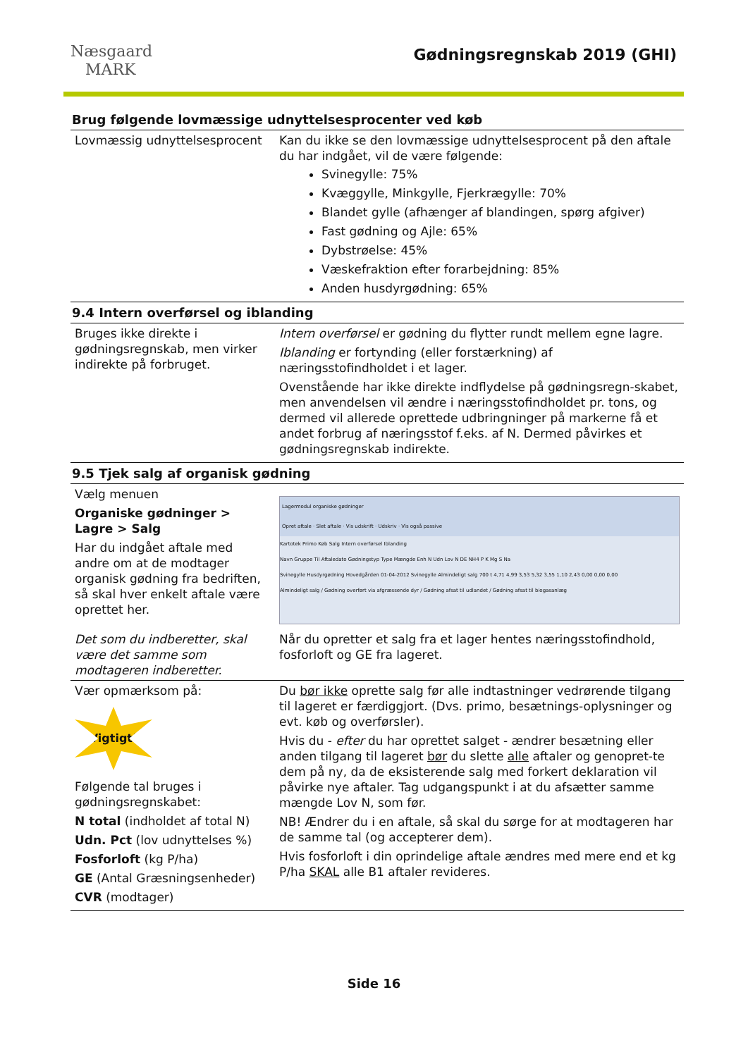Næsgaard
MARK
Gødningsregnskab 2019 (GHI)
Brug følgende lovmæssige udnyttelsesprocenter ved køb
| Lovmæssig udnyttelsesprocent | Kan du ikke se den lovmæssige udnyttelsesprocent på den aftale du har indgået, vil de være følgende: Svinegylle: 75% Kvæggylle, Minkgylle, Fjerkrægylle: 70% Blandet gylle (afhænger af blandingen, spørg afgiver) Fast gødning og Ajle: 65% Dybstrøelse: 45% Væskefraktion efter forarbejdning: 85% Anden husdyrgødning: 65% |
9.4 Intern overførsel og iblanding
| Bruges ikke direkte i gødningsregnskab, men virker indirekte på forbruget. | Intern overførsel er gødning du flytter rundt mellem egne lagre. Iblanding er fortynding (eller forstærkning) af næringsstofindholdet i et lager. Ovenstående har ikke direkte indflydelse på gødningsregn-skabet, men anvendelsen vil ændre i næringsstofindholdet pr. tons, og dermed vil allerede oprettede udbringninger på markerne få et andet forbrug af næringsstof f.eks. af N. Dermed påvirkes et gødningsregnskab indirekte. |
9.5 Tjek salg af organisk gødning
| Vælg menuen Organiske gødninger > Lagre > Salg Har du indgået aftale med andre om at de modtager organisk gødning fra bedriften, så skal hver enkelt aftale være oprettet her. | Lagermodul organiske gødninger Opret aftale · Slet aftale · Vis udskrift · Udskriv · Vis også passive Kartotek Primo Køb Salg Intern overførsel Iblanding Navn Gruppe Til Aftaledato Gødningstyp Type Mængde Enh N Udn Lov N DE NH4 P K Mg S Na Svinegylle Husdyrgødning Hovedgården 01-04-2012 Svinegylle Almindeligt salg 700 t 4,71 4,99 3,53 5,32 3,55 1,10 2,43 0,00 0,00 0,00 Almindeligt salg / Gødning overført via afgræssende dyr / Gødning afsat til udlandet / Gødning afsat til biogasanlæg |
| Det som du indberetter, skal være det samme som modtageren indberetter. | Når du opretter et salg fra et lager hentes næringsstofindhold, fosforloft og GE fra lageret. |
| Vær opmærksom på: Vigtigt! Følgende tal bruges i gødningsregnskabet: N total (indholdet af total N) Udn. Pct (lov udnyttelses %) Fosforloft (kg P/ha) GE (Antal Græsningsenheder) CVR (modtager) | Du bør ikke oprette salg før alle indtastninger vedrørende tilgang til lageret er færdiggjort. (Dvs. primo, besætnings-oplysninger og evt. køb og overførsler). Hvis du - efter du har oprettet salget - ændrer besætning eller anden tilgang til lageret bør du slette alle aftaler og genopret-te dem på ny, da de eksisterende salg med forkert deklaration vil påvirke nye aftaler. Tag udgangspunkt i at du afsætter samme mængde Lov N, som før. NB! Ændrer du i en aftale, så skal du sørge for at modtageren har de samme tal (og accepterer dem). Hvis fosforloft i din oprindelige aftale ændres med mere end et kg P/ha SKAL alle B1 aftaler revideres. |
Side 16